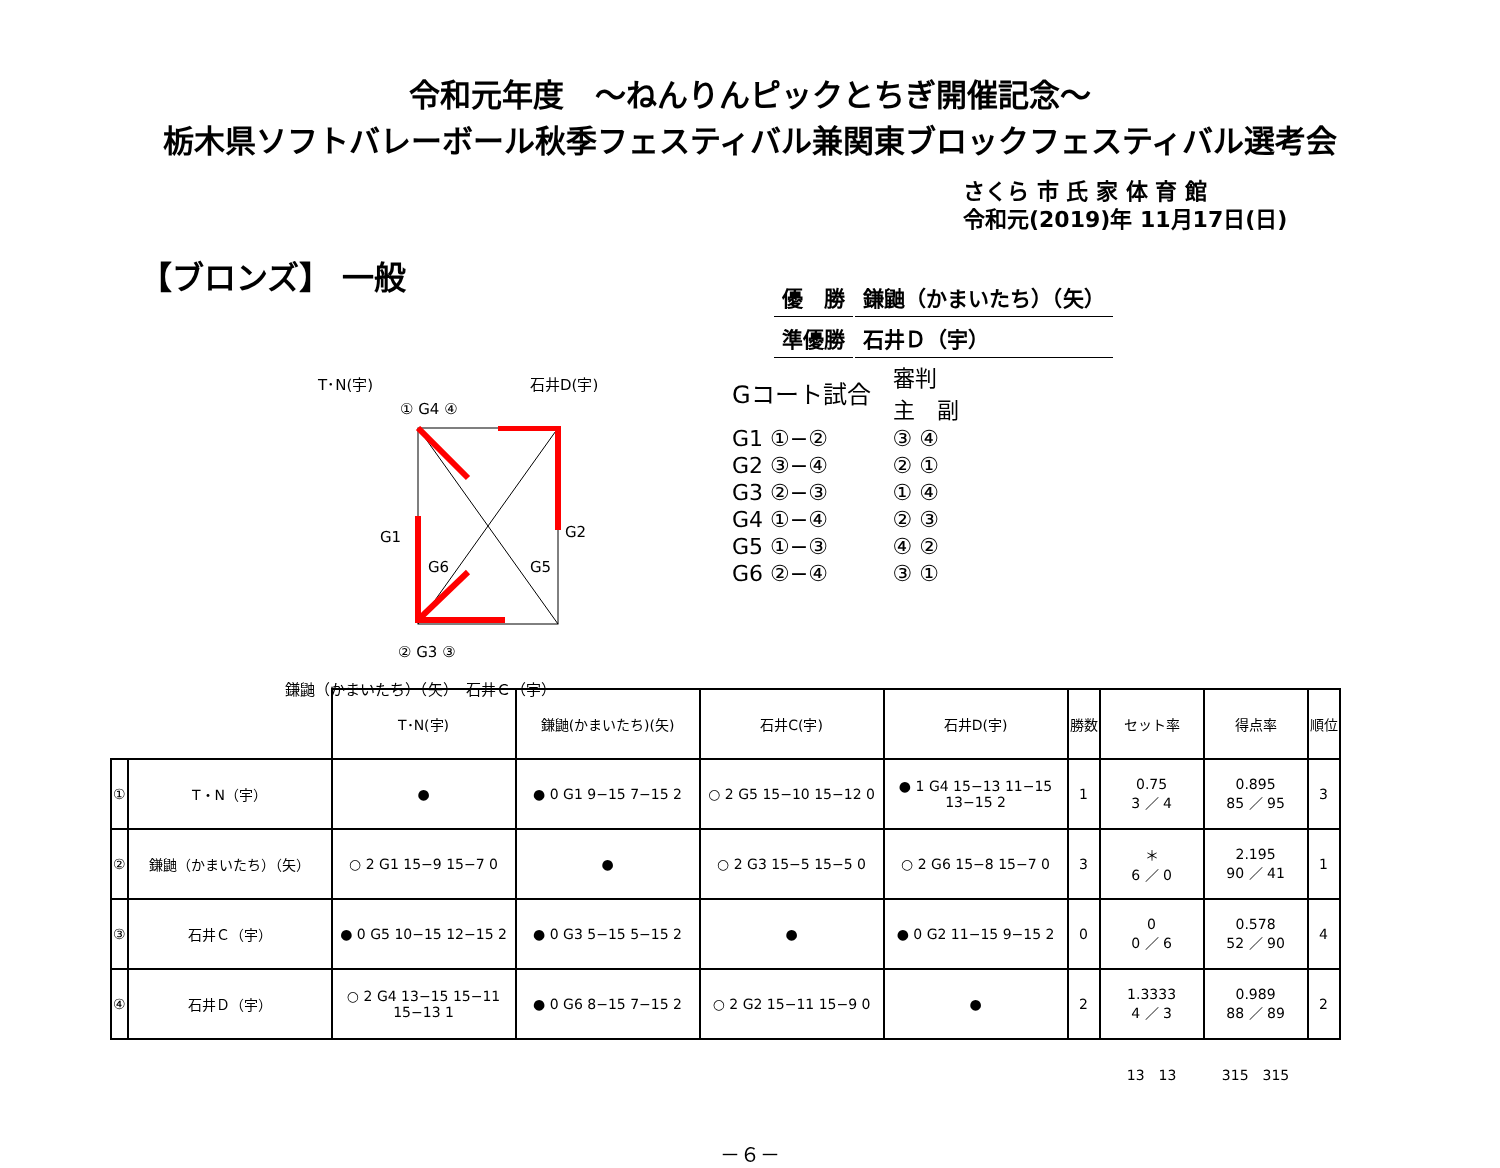令和元年度　～ねんりんピックとちぎ開催記念～
栃木県ソフトバレーボール秋季フェスティバル兼関東ブロックフェスティバル選考会
さくら 市 氏 家 体 育 館
令和元(2019)年 11月17日(日)
【ブロンズ】 一般
| 優 勝 | 鎌鼬（かまいたち）（矢） |
| 準優勝 | 石井Ｄ（宇） |
T･N(宇) 石井D(宇)
① G4 ④
G1 G2
G6 G5
② G3 ③
鎌鼬（かまいたち）（矢）　石井Ｃ（宇）
| Gコート試合 | 審判 主 副 |
| G1 ①−② | ③ ④ |
| G2 ③−④ | ② ① |
| G3 ②−③ | ① ④ |
| G4 ①−④ | ② ③ |
| G5 ①−③ | ④ ② |
| G6 ②−④ | ③ ① |
| | | T･N(宇) | 鎌鼬(かまいたち)(矢) | 石井C(宇) | 石井D(宇) | 勝数 | セット率 | 得点率 | 順位 |
| --- | --- | --- | --- | --- | --- | --- | --- | --- | --- |
| ① | T・N（宇） | ● | ● 0 G1 9−15 7−15 2 | ○ 2 G5 15−10 15−12 0 | ● 1 G4 15−13 11−15 13−15 2 | 1 | 0.75 3 ／ 4 | 0.895 85 ／ 95 | 3 |
| ② | 鎌鼬（かまいたち）（矢） | ○ 2 G1 15−9 15−7 0 | ● | ○ 2 G3 15−5 15−5 0 | ○ 2 G6 15−8 15−7 0 | 3 | ＊ 6 ／ 0 | 2.195 90 ／ 41 | 1 |
| ③ | 石井Ｃ（宇） | ● 0 G5 10−15 12−15 2 | ● 0 G3 5−15 5−15 2 | ● | ● 0 G2 11−15 9−15 2 | 0 | 0 0 ／ 6 | 0.578 52 ／ 90 | 4 |
| ④ | 石井Ｄ（宇） | ○ 2 G4 13−15 15−11 15−13 1 | ● 0 G6 8−15 7−15 2 | ○ 2 G2 15−11 15−9 0 | ● | 2 | 1.3333 4 ／ 3 | 0.989 88 ／ 89 | 2 |
| | | | | | | | 13 13 | 315 315 | |
－６－